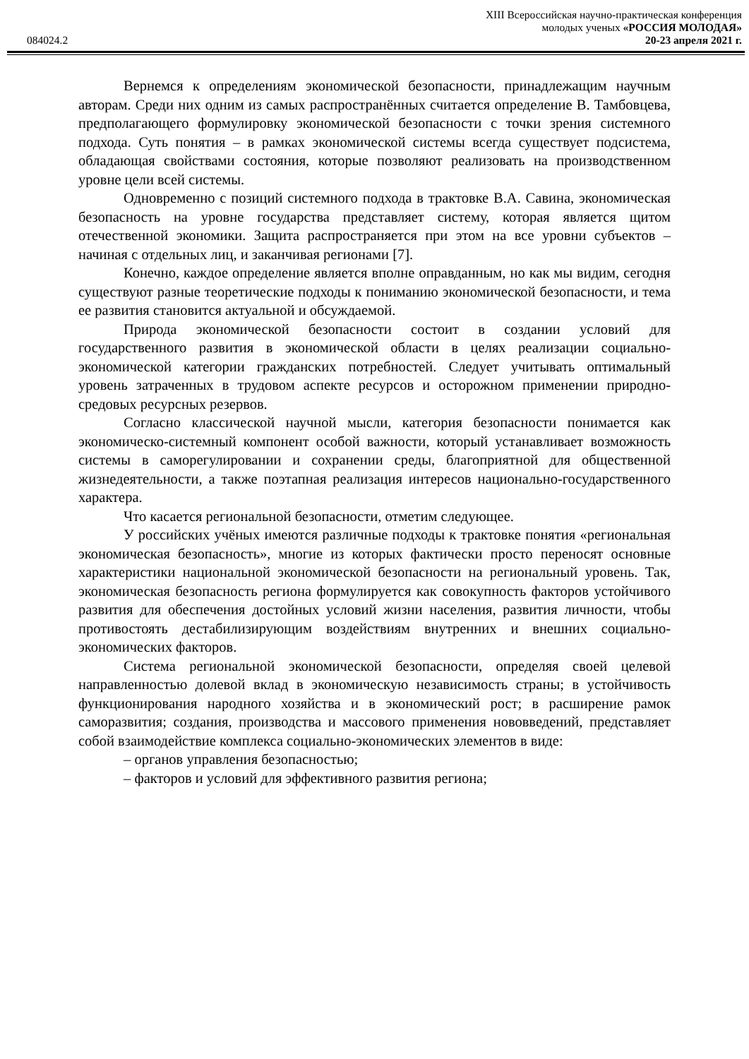XIII Всероссийская научно-практическая конференция
молодых ученых «РОССИЯ МОЛОДАЯ»
084024.2 20-23 апреля 2021 г.
Вернемся к определениям экономической безопасности, принадлежащим научным авторам. Среди них одним из самых распространённых считается определение В. Тамбовцева, предполагающего формулировку экономической безопасности с точки зрения системного подхода. Суть понятия – в рамках экономической системы всегда существует подсистема, обладающая свойствами состояния, которые позволяют реализовать на производственном уровне цели всей системы.
Одновременно с позиций системного подхода в трактовке В.А. Савина, экономическая безопасность на уровне государства представляет систему, которая является щитом отечественной экономики. Защита распространяется при этом на все уровни субъектов – начиная с отдельных лиц, и заканчивая регионами [7].
Конечно, каждое определение является вполне оправданным, но как мы видим, сегодня существуют разные теоретические подходы к пониманию экономической безопасности, и тема ее развития становится актуальной и обсуждаемой.
Природа экономической безопасности состоит в создании условий для государственного развития в экономической области в целях реализации социально-экономической категории гражданских потребностей. Следует учитывать оптимальный уровень затраченных в трудовом аспекте ресурсов и осторожном применении природно-средовых ресурсных резервов.
Согласно классической научной мысли, категория безопасности понимается как экономическо-системный компонент особой важности, который устанавливает возможность системы в саморегулировании и сохранении среды, благоприятной для общественной жизнедеятельности, а также поэтапная реализация интересов национально-государственного характера.
Что касается региональной безопасности, отметим следующее.
У российских учёных имеются различные подходы к трактовке понятия «региональная экономическая безопасность», многие из которых фактически просто переносят основные характеристики национальной экономической безопасности на региональный уровень. Так, экономическая безопасность региона формулируется как совокупность факторов устойчивого развития для обеспечения достойных условий жизни населения, развития личности, чтобы противостоять дестабилизирующим воздействиям внутренних и внешних социально-экономических факторов.
Система региональной экономической безопасности, определяя своей целевой направленностью долевой вклад в экономическую независимость страны; в устойчивость функционирования народного хозяйства и в экономический рост; в расширение рамок саморазвития; создания, производства и массового применения нововведений, представляет собой взаимодействие комплекса социально-экономических элементов в виде:
– органов управления безопасностью;
– факторов и условий для эффективного развития региона;